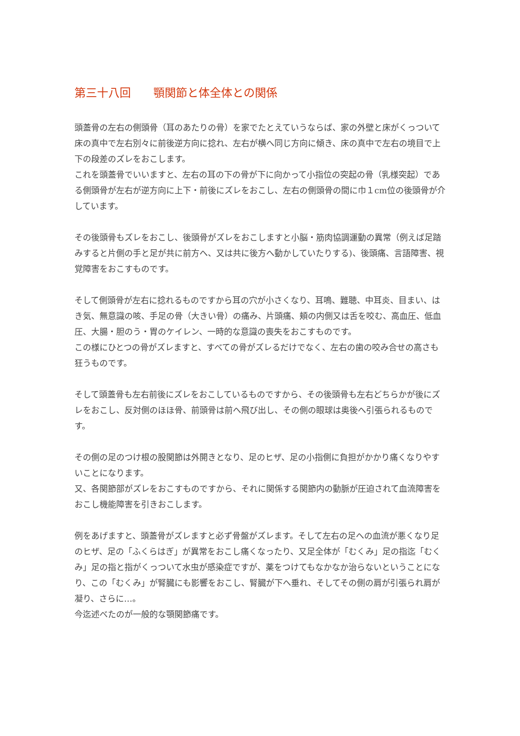第三十八回　　顎関節と体全体との関係
頭蓋骨の左右の側頭骨（耳のあたりの骨）を家でたとえていうならば、家の外壁と床がくっついて床の真中で左右別々に前後逆方向に捻れ、左右が横へ同じ方向に傾き、床の真中で左右の境目で上下の段差のズレをおこします。
これを頭蓋骨でいいますと、左右の耳の下の骨が下に向かって小指位の突起の骨（乳様突起）である側頭骨が左右が逆方向に上下・前後にズレをおこし、左右の側頭骨の間に巾１cm位の後頭骨が介しています。
その後頭骨もズレをおこし、後頭骨がズレをおこしますと小脳・筋肉協調運動の異常（例えば足踏みすると片側の手と足が共に前方へ、又は共に後方へ動かしていたりする)、後頭痛、言語障害、視覚障害をおこすものです。
そして側頭骨が左右に捻れるものですから耳の穴が小さくなり、耳鳴、難聴、中耳炎、目まい、はき気、無意識の咳、手足の骨（大きい骨）の痛み、片頭痛、頬の内側又は舌を咬む、高血圧、低血圧、大腸・胆のう・胃のケイレン、一時的な意識の喪失をおこすものです。
この様にひとつの骨がズレますと、すべての骨がズレるだけでなく、左右の歯の咬み合せの高さも狂うものです。
そして頭蓋骨も左右前後にズレをおこしているものですから、その後頭骨も左右どちらかが後にズレをおこし、反対側のほほ骨、前頭骨は前へ飛び出し、その側の眼球は奥後へ引張られるものです。
その側の足のつけ根の股関節は外開きとなり、足のヒザ、足の小指側に負担がかかり痛くなりやすいことになります。
又、各関節部がズレをおこすものですから、それに関係する関節内の動脈が圧迫されて血流障害をおこし機能障害を引きおこします。
例をあげますと、頭蓋骨がズレますと必ず骨盤がズレます。そして左右の足への血流が悪くなり足のヒザ、足の「ふくらはぎ」が異常をおこし痛くなったり、又足全体が「むくみ」足の指迄「むくみ」足の指と指がくっついて水虫が感染症ですが、薬をつけてもなかなか治らないということになり、この「むくみ」が腎臓にも影響をおこし、腎臓が下へ垂れ、そしてその側の肩が引張られ肩が凝り、さらに…。
今迄述べたのが一般的な顎関節痛です。